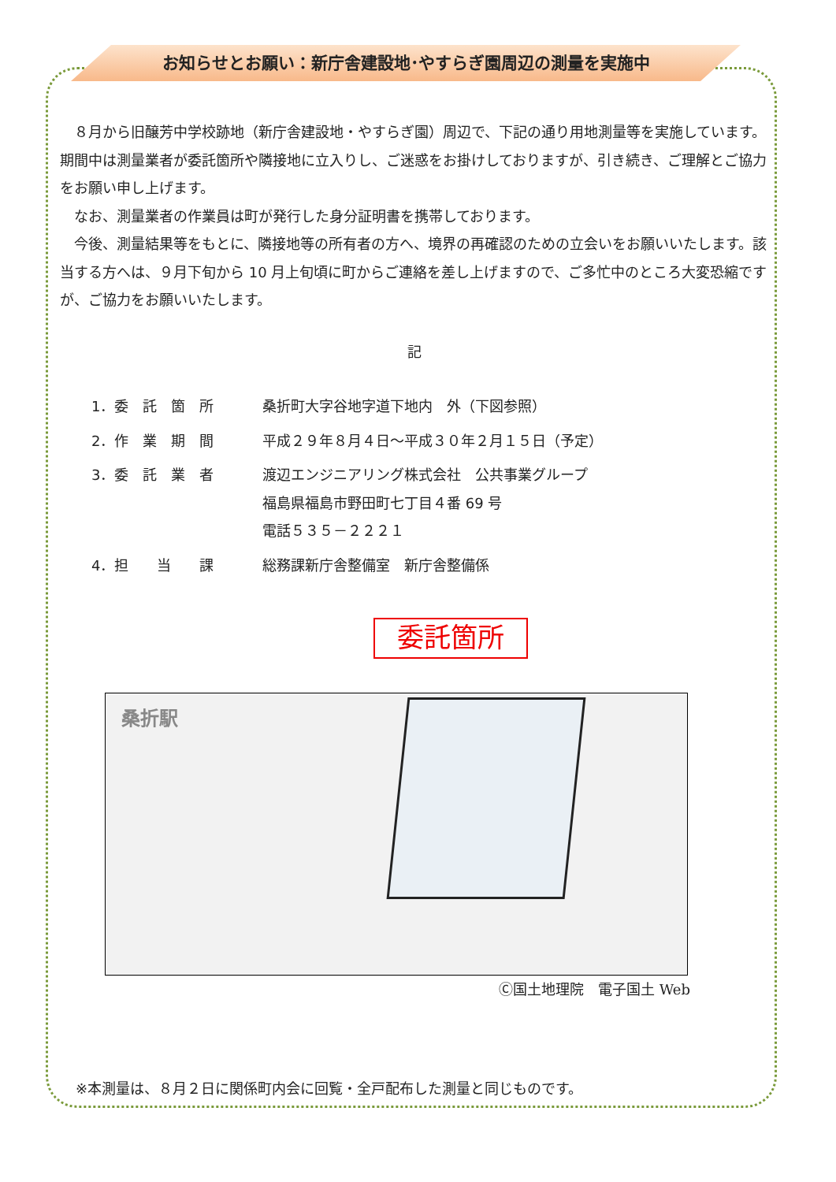お知らせとお願い：新庁舎建設地･やすらぎ園周辺の測量を実施中
　８月から旧醸芳中学校跡地（新庁舎建設地・やすらぎ園）周辺で、下記の通り用地測量等を実施しています。期間中は測量業者が委託箇所や隣接地に立入りし、ご迷惑をお掛けしておりますが、引き続き、ご理解とご協力をお願い申し上げます。
　なお、測量業者の作業員は町が発行した身分証明書を携帯しております。
　今後、測量結果等をもとに、隣接地等の所有者の方へ、境界の再確認のための立会いをお願いいたします。該当する方へは、９月下旬から 10 月上旬頃に町からご連絡を差し上げますので、ご多忙中のところ大変恐縮ですが、ご協力をお願いいたします。
記
| 1．委 託 箇 所 | 桑折町大字谷地字道下地内 外（下図参照） |
| 2．作 業 期 間 | 平成２９年８月４日～平成３０年２月１５日（予定） |
| 3．委 託 業 者 | 渡辺エンジニアリング株式会社 公共事業グループ 福島県福島市野田町七丁目４番 69 号 電話５３５－２２２１ |
| 4．担 当 課 | 総務課新庁舎整備室 新庁舎整備係 |
委託箇所
桑折駅
Ⓒ国土地理院　電子国土 Web
※本測量は、８月２日に関係町内会に回覧・全戸配布した測量と同じものです。